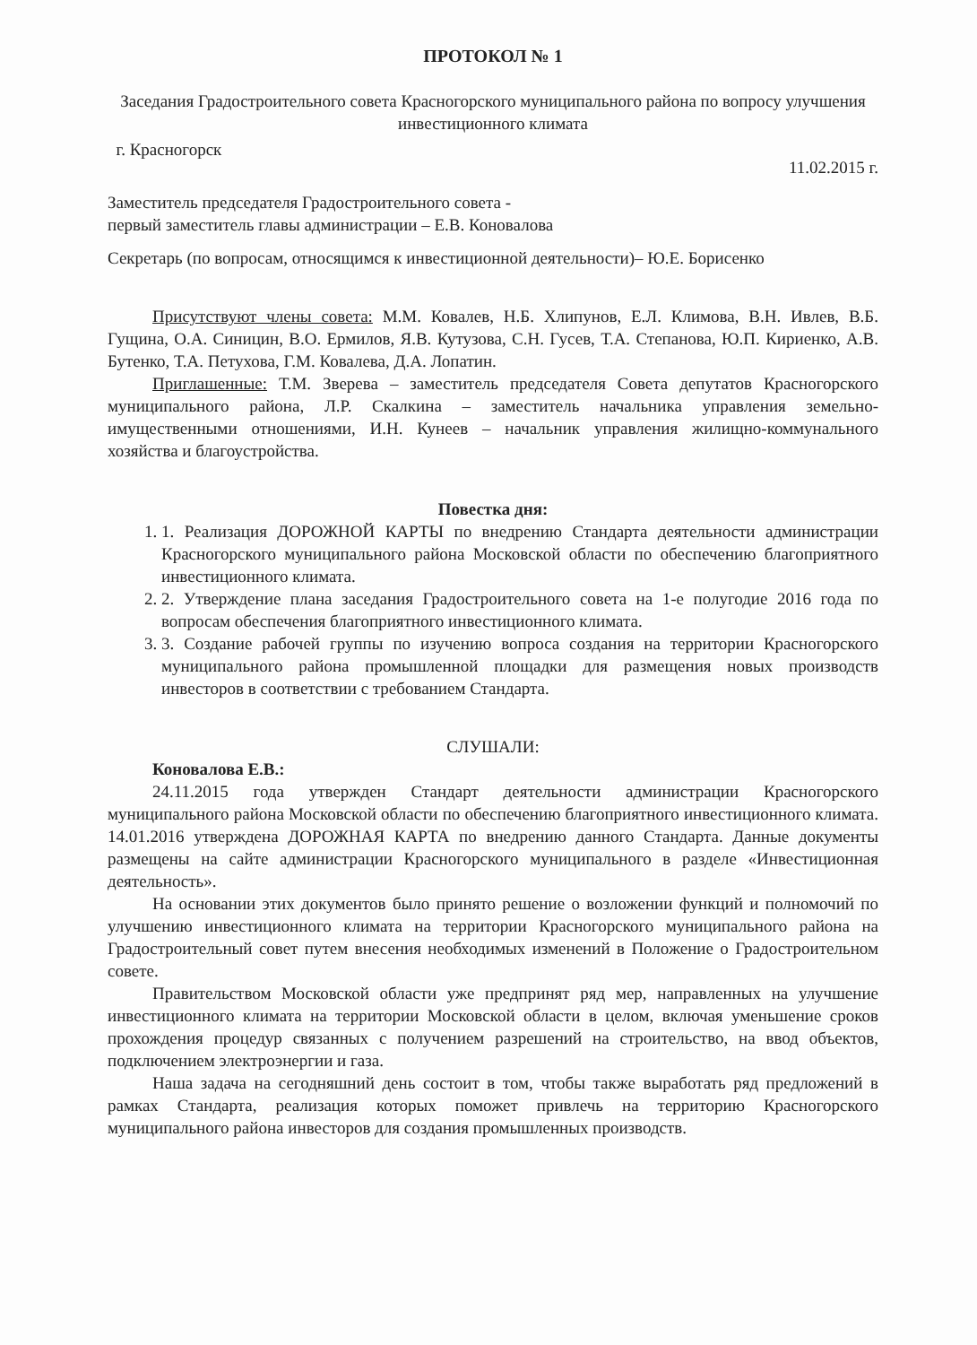ПРОТОКОЛ № 1
Заседания Градостроительного совета Красногорского муниципального района по вопросу улучшения инвестиционного климата
г. Красногорск 11.02.2015 г.
Заместитель председателя Градостроительного совета -
первый заместитель главы администрации – Е.В. Коновалова
Секретарь (по вопросам, относящимся к инвестиционной деятельности)– Ю.Е. Борисенко
Присутствуют члены совета: М.М. Ковалев, Н.Б. Хлипунов, Е.Л. Климова, В.Н. Ивлев, В.Б. Гущина, О.А. Синицин, В.О. Ермилов, Я.В. Кутузова, С.Н. Гусев, Т.А. Степанова, Ю.П. Кириенко, А.В. Бутенко, Т.А. Петухова, Г.М. Ковалева, Д.А. Лопатин.
Приглашенные: Т.М. Зверева – заместитель председателя Совета депутатов Красногорского муниципального района, Л.Р. Скалкина – заместитель начальника управления земельно-имущественными отношениями, И.Н. Кунеев – начальник управления жилищно-коммунального хозяйства и благоустройства.
Повестка дня:
1. 1. Реализация ДОРОЖНОЙ КАРТЫ по внедрению Стандарта деятельности администрации Красногорского муниципального района Московской области по обеспечению благоприятного инвестиционного климата.
2. 2. Утверждение плана заседания Градостроительного совета на 1-е полугодие 2016 года по вопросам обеспечения благоприятного инвестиционного климата.
3. 3. Создание рабочей группы по изучению вопроса создания на территории Красногорского муниципального района промышленной площадки для размещения новых производств инвесторов в соответствии с требованием Стандарта.
СЛУШАЛИ:
Коновалова Е.В.:
24.11.2015 года утвержден Стандарт деятельности администрации Красногорского муниципального района Московской области по обеспечению благоприятного инвестиционного климата. 14.01.2016 утверждена ДОРОЖНАЯ КАРТА по внедрению данного Стандарта. Данные документы размещены на сайте администрации Красногорского муниципального в разделе «Инвестиционная деятельность».
На основании этих документов было принято решение о возложении функций и полномочий по улучшению инвестиционного климата на территории Красногорского муниципального района на Градостроительный совет путем внесения необходимых изменений в Положение о Градостроительном совете.
Правительством Московской области уже предпринят ряд мер, направленных на улучшение инвестиционного климата на территории Московской области в целом, включая уменьшение сроков прохождения процедур связанных с получением разрешений на строительство, на ввод объектов, подключением электроэнергии и газа.
Наша задача на сегодняшний день состоит в том, чтобы также выработать ряд предложений в рамках Стандарта, реализация которых поможет привлечь на территорию Красногорского муниципального района инвесторов для создания промышленных производств.